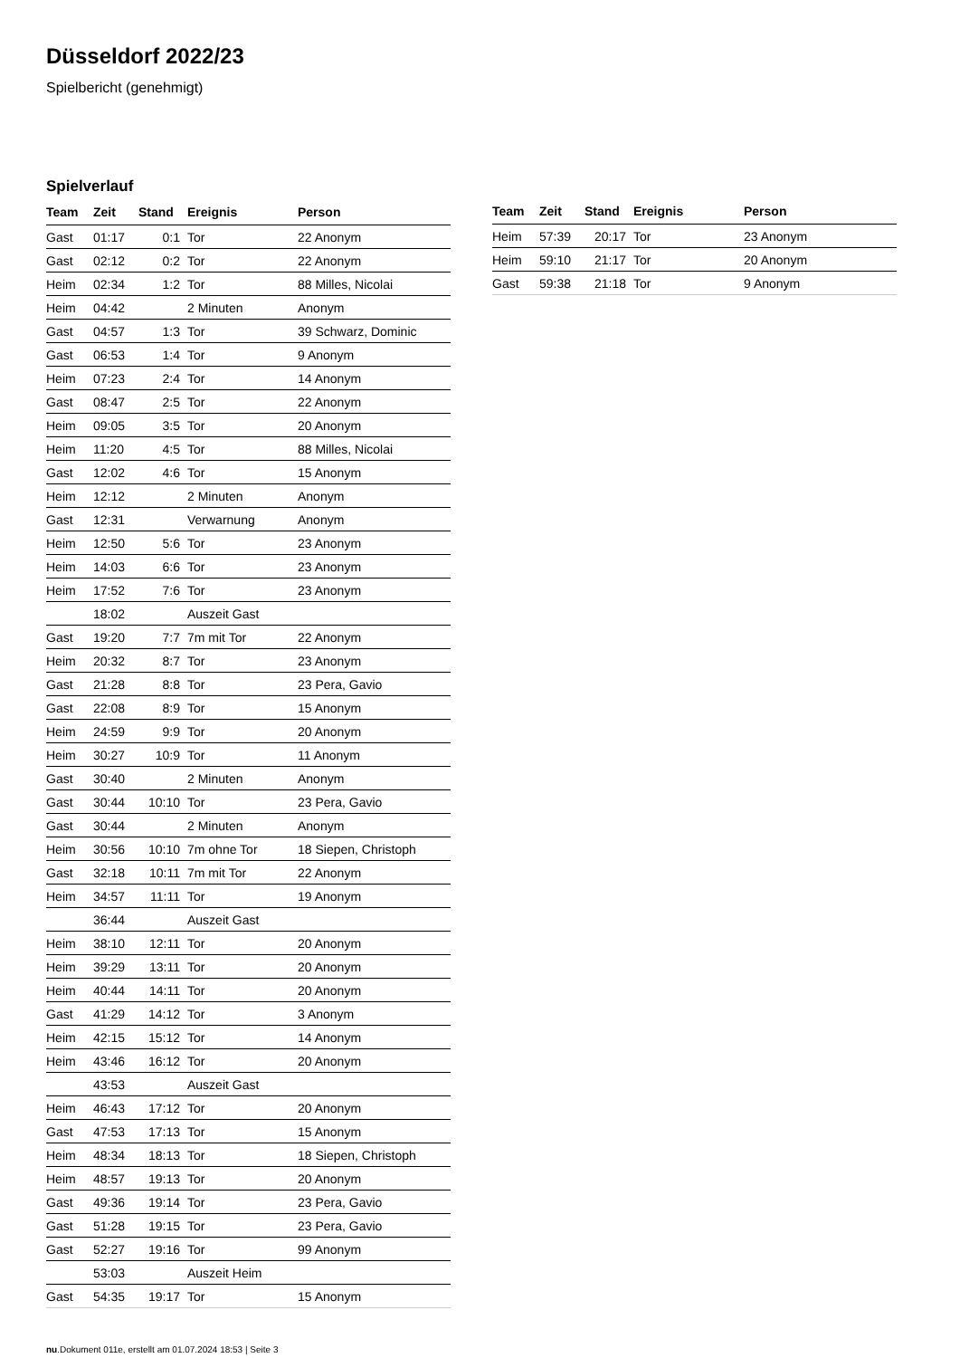Düsseldorf 2022/23
Spielbericht (genehmigt)
Spielverlauf
| Team | Zeit | Stand | Ereignis | Person |
| --- | --- | --- | --- | --- |
| Gast | 01:17 | 0:1 | Tor | 22 Anonym |
| Gast | 02:12 | 0:2 | Tor | 22 Anonym |
| Heim | 02:34 | 1:2 | Tor | 88 Milles, Nicolai |
| Heim | 04:42 | | 2 Minuten | Anonym |
| Gast | 04:57 | 1:3 | Tor | 39 Schwarz, Dominic |
| Gast | 06:53 | 1:4 | Tor | 9 Anonym |
| Heim | 07:23 | 2:4 | Tor | 14 Anonym |
| Gast | 08:47 | 2:5 | Tor | 22 Anonym |
| Heim | 09:05 | 3:5 | Tor | 20 Anonym |
| Heim | 11:20 | 4:5 | Tor | 88 Milles, Nicolai |
| Gast | 12:02 | 4:6 | Tor | 15 Anonym |
| Heim | 12:12 | | 2 Minuten | Anonym |
| Gast | 12:31 | | Verwarnung | Anonym |
| Heim | 12:50 | 5:6 | Tor | 23 Anonym |
| Heim | 14:03 | 6:6 | Tor | 23 Anonym |
| Heim | 17:52 | 7:6 | Tor | 23 Anonym |
| | 18:02 | | Auszeit Gast | |
| Gast | 19:20 | 7:7 | 7m mit Tor | 22 Anonym |
| Heim | 20:32 | 8:7 | Tor | 23 Anonym |
| Gast | 21:28 | 8:8 | Tor | 23 Pera, Gavio |
| Gast | 22:08 | 8:9 | Tor | 15 Anonym |
| Heim | 24:59 | 9:9 | Tor | 20 Anonym |
| Heim | 30:27 | 10:9 | Tor | 11 Anonym |
| Gast | 30:40 | | 2 Minuten | Anonym |
| Gast | 30:44 | 10:10 | Tor | 23 Pera, Gavio |
| Gast | 30:44 | | 2 Minuten | Anonym |
| Heim | 30:56 | 10:10 | 7m ohne Tor | 18 Siepen, Christoph |
| Gast | 32:18 | 10:11 | 7m mit Tor | 22 Anonym |
| Heim | 34:57 | 11:11 | Tor | 19 Anonym |
| | 36:44 | | Auszeit Gast | |
| Heim | 38:10 | 12:11 | Tor | 20 Anonym |
| Heim | 39:29 | 13:11 | Tor | 20 Anonym |
| Heim | 40:44 | 14:11 | Tor | 20 Anonym |
| Gast | 41:29 | 14:12 | Tor | 3 Anonym |
| Heim | 42:15 | 15:12 | Tor | 14 Anonym |
| Heim | 43:46 | 16:12 | Tor | 20 Anonym |
| | 43:53 | | Auszeit Gast | |
| Heim | 46:43 | 17:12 | Tor | 20 Anonym |
| Gast | 47:53 | 17:13 | Tor | 15 Anonym |
| Heim | 48:34 | 18:13 | Tor | 18 Siepen, Christoph |
| Heim | 48:57 | 19:13 | Tor | 20 Anonym |
| Gast | 49:36 | 19:14 | Tor | 23 Pera, Gavio |
| Gast | 51:28 | 19:15 | Tor | 23 Pera, Gavio |
| Gast | 52:27 | 19:16 | Tor | 99 Anonym |
| | 53:03 | | Auszeit Heim | |
| Gast | 54:35 | 19:17 | Tor | 15 Anonym |
| Team | Zeit | Stand | Ereignis | Person |
| --- | --- | --- | --- | --- |
| Heim | 57:39 | 20:17 | Tor | 23 Anonym |
| Heim | 59:10 | 21:17 | Tor | 20 Anonym |
| Gast | 59:38 | 21:18 | Tor | 9 Anonym |
nu.Dokument 011e, erstellt am 01.07.2024 18:53 | Seite 3